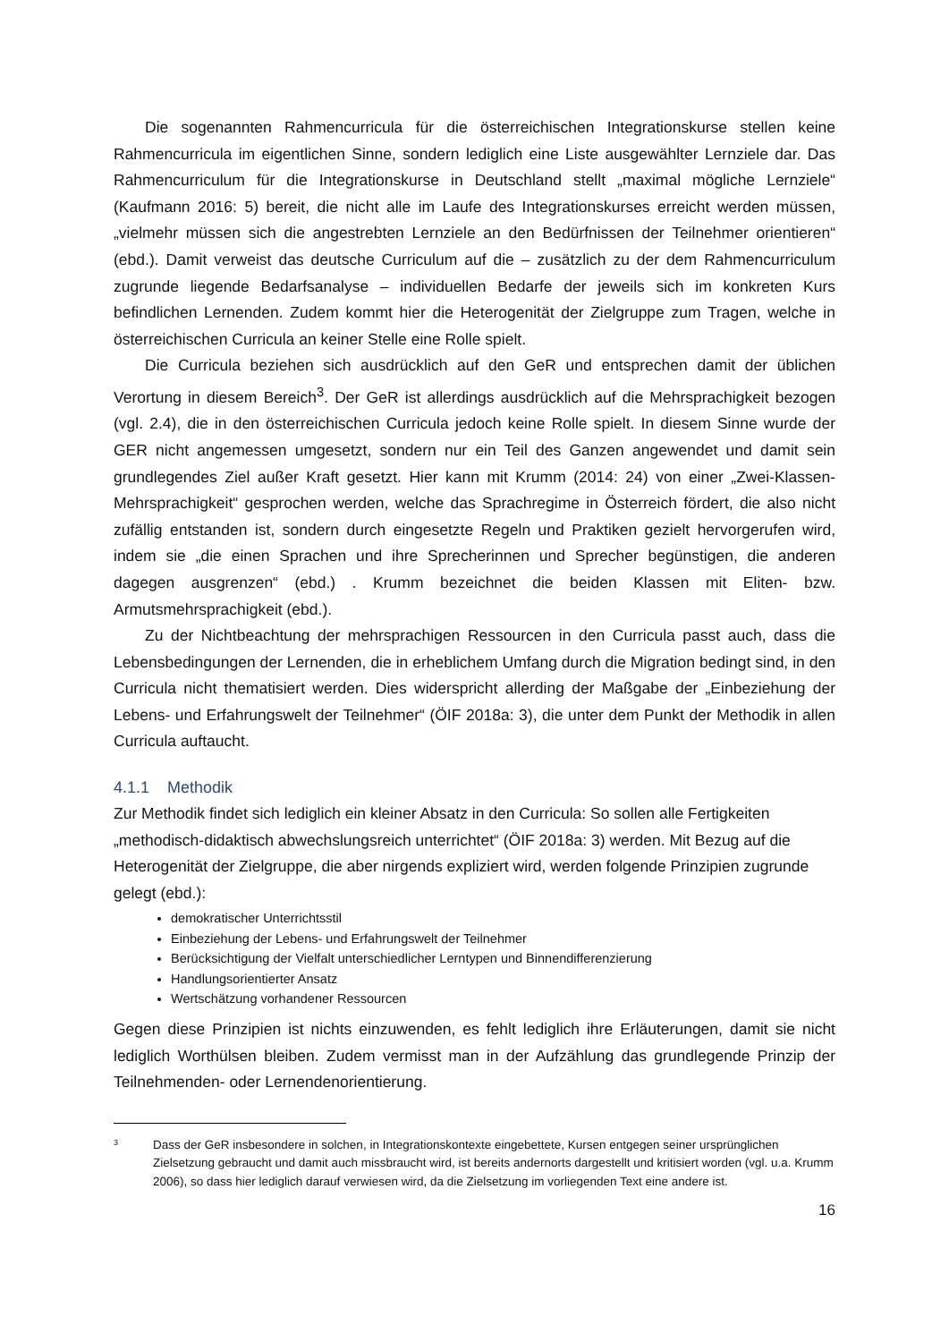Die sogenannten Rahmencurricula für die österreichischen Integrationskurse stellen keine Rahmencurricula im eigentlichen Sinne, sondern lediglich eine Liste ausgewählter Lernziele dar. Das Rahmencurriculum für die Integrationskurse in Deutschland stellt „maximal mögliche Lernziele“ (Kaufmann 2016: 5) bereit, die nicht alle im Laufe des Integrationskurses erreicht werden müssen, „vielmehr müssen sich die angestrebten Lernziele an den Bedürfnissen der Teilnehmer orientieren“ (ebd.). Damit verweist das deutsche Curriculum auf die – zusätzlich zu der dem Rahmencurriculum zugrunde liegende Bedarfsanalyse – individuellen Bedarfe der jeweils sich im konkreten Kurs befindlichen Lernenden. Zudem kommt hier die Heterogenität der Zielgruppe zum Tragen, welche in österreichischen Curricula an keiner Stelle eine Rolle spielt.
Die Curricula beziehen sich ausdrücklich auf den GeR und entsprechen damit der üblichen Verortung in diesem Bereich<sup>3</sup>. Der GeR ist allerdings ausdrücklich auf die Mehrsprachigkeit bezogen (vgl. 2.4), die in den österreichischen Curricula jedoch keine Rolle spielt. In diesem Sinne wurde der GER nicht angemessen umgesetzt, sondern nur ein Teil des Ganzen angewendet und damit sein grundlegendes Ziel außer Kraft gesetzt. Hier kann mit Krumm (2014: 24) von einer „Zwei-Klassen-Mehrsprachigkeit“ gesprochen werden, welche das Sprachregime in Österreich fördert, die also nicht zufällig entstanden ist, sondern durch eingesetzte Regeln und Praktiken gezielt hervorgerufen wird, indem sie „die einen Sprachen und ihre Sprecherinnen und Sprecher begünstigen, die anderen dagegen ausgrenzen“ (ebd.) . Krumm bezeichnet die beiden Klassen mit Eliten- bzw. Armutsmehrsprachigkeit (ebd.).
Zu der Nichtbeachtung der mehrsprachigen Ressourcen in den Curricula passt auch, dass die Lebensbedingungen der Lernenden, die in erheblichem Umfang durch die Migration bedingt sind, in den Curricula nicht thematisiert werden. Dies widerspricht allerding der Maßgabe der „Einbeziehung der Lebens- und Erfahrungswelt der Teilnehmer“ (ÖIF 2018a: 3), die unter dem Punkt der Methodik in allen Curricula auftaucht.
4.1.1 Methodik
Zur Methodik findet sich lediglich ein kleiner Absatz in den Curricula: So sollen alle Fertigkeiten „methodisch-didaktisch abwechslungsreich unterrichtet“ (ÖIF 2018a: 3) werden. Mit Bezug auf die Heterogenität der Zielgruppe, die aber nirgends expliziert wird, werden folgende Prinzipien zugrunde gelegt (ebd.):
demokratischer Unterrichtsstil
Einbeziehung der Lebens- und Erfahrungswelt der Teilnehmer
Berücksichtigung der Vielfalt unterschiedlicher Lerntypen und Binnendifferenzierung
Handlungsorientierter Ansatz
Wertschätzung vorhandener Ressourcen
Gegen diese Prinzipien ist nichts einzuwenden, es fehlt lediglich ihre Erläuterungen, damit sie nicht lediglich Worthülsen bleiben. Zudem vermisst man in der Aufzählung das grundlegende Prinzip der Teilnehmenden- oder Lernendenorientierung.
3 Dass der GeR insbesondere in solchen, in Integrationskontexte eingebettete, Kursen entgegen seiner ursprünglichen Zielsetzung gebraucht und damit auch missbraucht wird, ist bereits andernorts dargestellt und kritisiert worden (vgl. u.a. Krumm 2006), so dass hier lediglich darauf verwiesen wird, da die Zielsetzung im vorliegenden Text eine andere ist.
16